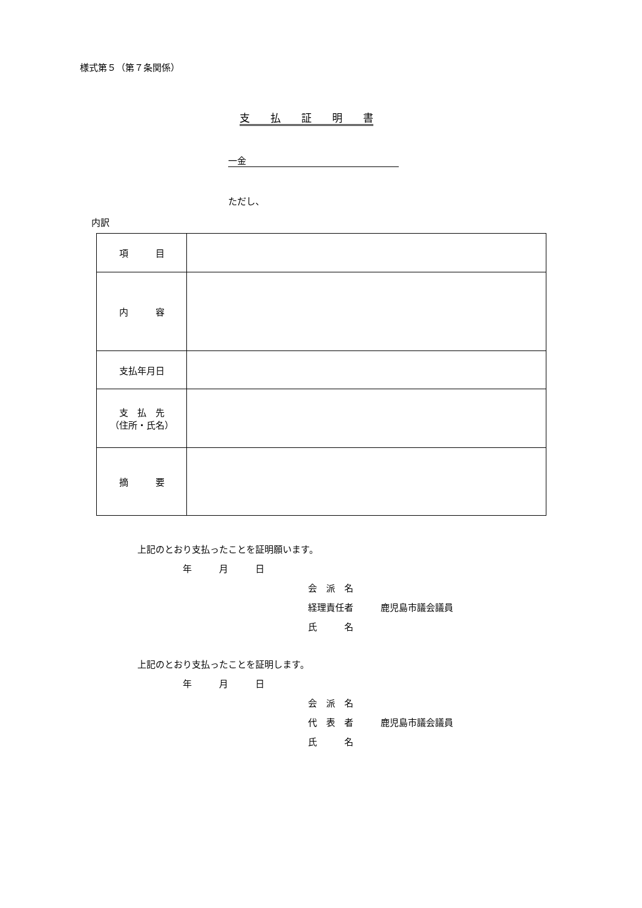様式第５（第７条関係）
支　　払　　証　　明　　書
一金
ただし、
内訳
| 項 目 | |
| 内 容 | |
| 支払年月日 | |
| 支 払 先 （住所・氏名） | |
| 摘 要 | |
上記のとおり支払ったことを証明願います。
年　　　月　　　日
会　派　名
経理責任者　　　鹿児島市議会議員
氏　　　名
上記のとおり支払ったことを証明します。
年　　　月　　　日
会　派　名
代　表　者　　　鹿児島市議会議員
氏　　　名